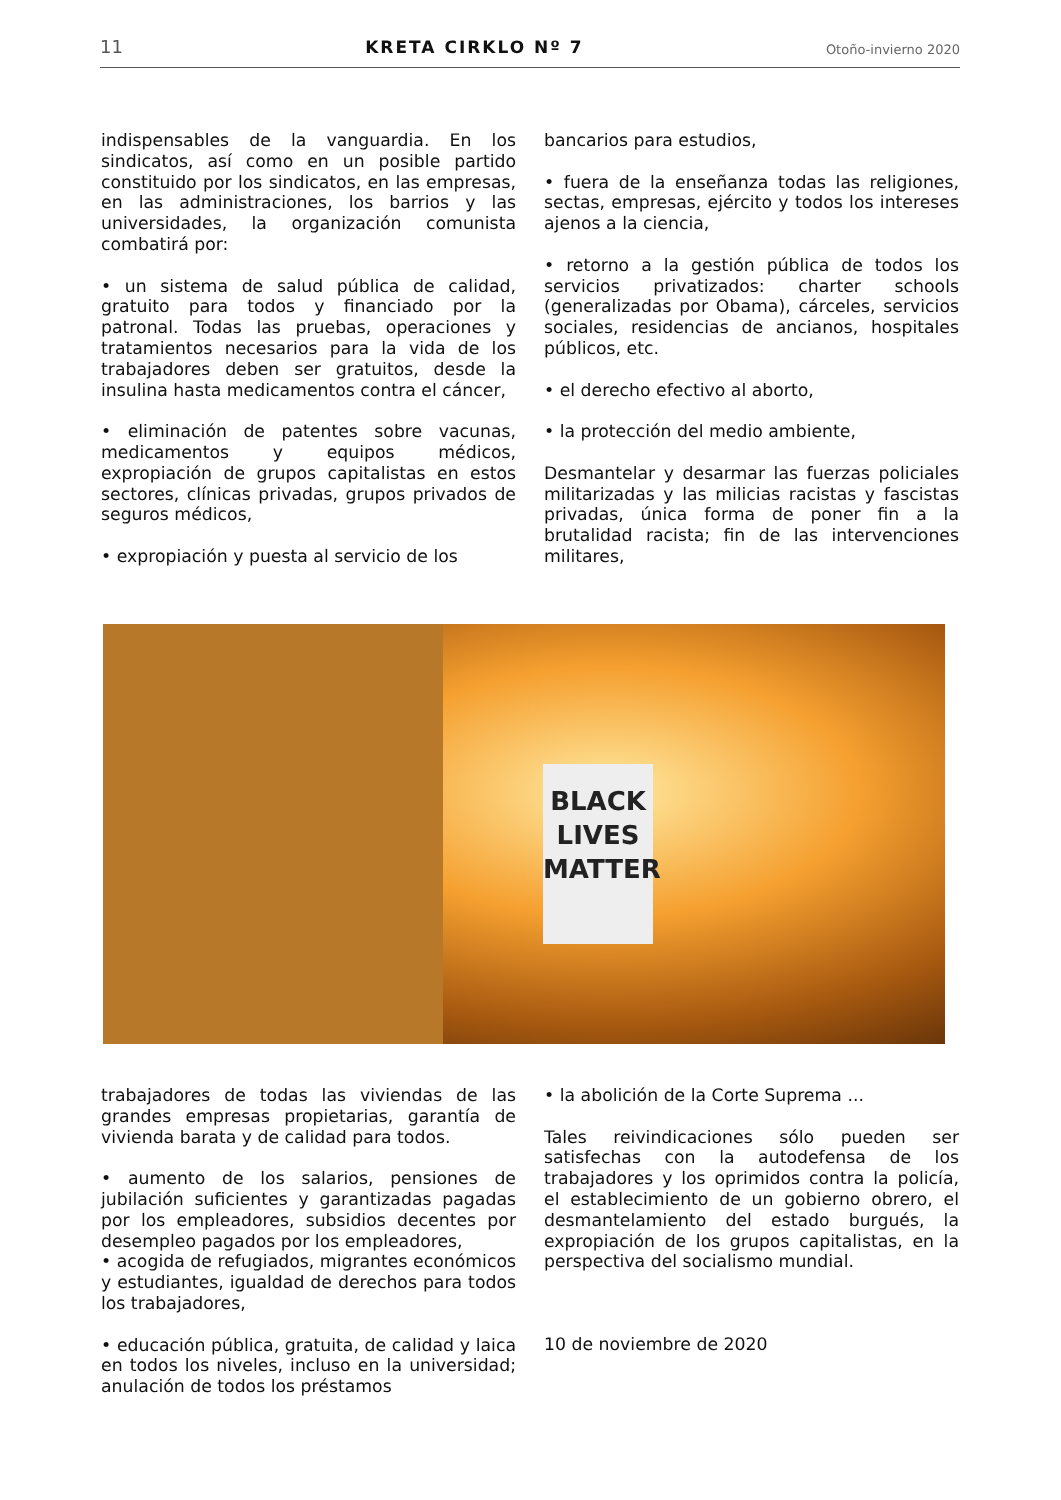11 KRETA CIRKLO Nº 7 Otoño-invierno 2020
indispensables de la vanguardia. En los sindicatos, así como en un posible partido constituido por los sindicatos, en las empresas, en las administraciones, los barrios y las universidades, la organización comunista combatirá por:
• un sistema de salud pública de calidad, gratuito para todos y financiado por la patronal. Todas las pruebas, operaciones y tratamientos necesarios para la vida de los trabajadores deben ser gratuitos, desde la insulina hasta medicamentos contra el cáncer,
• eliminación de patentes sobre vacunas, medicamentos y equipos médicos, expropiación de grupos capitalistas en estos sectores, clínicas privadas, grupos privados de seguros médicos,
• expropiación y puesta al servicio de los
bancarios para estudios,
• fuera de la enseñanza todas las religiones, sectas, empresas, ejército y todos los intereses ajenos a la ciencia,
• retorno a la gestión pública de todos los servicios privatizados: charter schools (generalizadas por Obama), cárceles, servicios sociales, residencias de ancianos, hospitales públicos, etc.
• el derecho efectivo al aborto,
• la protección del medio ambiente,
Desmantelar y desarmar las fuerzas policiales militarizadas y las milicias racistas y fascistas privadas, única forma de poner fin a la brutalidad racista; fin de las intervenciones militares,
BLACK LIVES MATTER
trabajadores de todas las viviendas de las grandes empresas propietarias, garantía de vivienda barata y de calidad para todos.
• aumento de los salarios, pensiones de jubilación suficientes y garantizadas pagadas por los empleadores, subsidios decentes por desempleo pagados por los empleadores,
• acogida de refugiados, migrantes económicos y estudiantes, igualdad de derechos para todos los trabajadores,
• educación pública, gratuita, de calidad y laica en todos los niveles, incluso en la universidad; anulación de todos los préstamos
• la abolición de la Corte Suprema ...
Tales reivindicaciones sólo pueden ser satisfechas con la autodefensa de los trabajadores y los oprimidos contra la policía, el establecimiento de un gobierno obrero, el desmantelamiento del estado burgués, la expropiación de los grupos capitalistas, en la perspectiva del socialismo mundial.
10 de noviembre de 2020